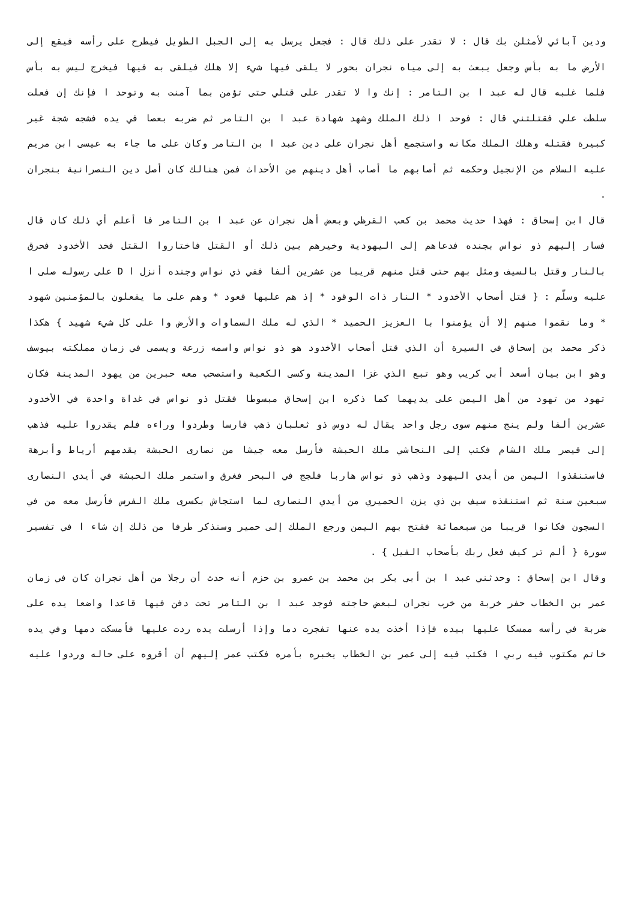ودين آبائي لأمثلن بك قال : لا تقدر على ذلك قال : فجعل يرسل به إلى الجبل الطويل فيطرح على رأسه فيقع إلى الأرض ما به بأس وجعل يبعث به إلى مياه نجران بحور لا يلقى فيها شيء إلا هلك فيلقى به فيها فيخرج ليس به بأس فلما غلبه قال له عبد ا بن التامر : إنك وا لا تقدر على قتلي حتى تؤمن بما آمنت به وتوحد ا فإنك إن فعلت سلطت علي فقتلتني قال : فوحد ا ذلك الملك وشهد شهادة عبد ا بن التامر ثم ضربه بعصا في يده فشجه شجة غير كبيرة فقتله وهلك الملك مكانه واستجمع أهل نجران على دين عبد ا بن التامر وكان على ما جاء به عيسى ابن مريم عليه السلام من الإنجيل وحكمه ثم أصابهم ما أصاب أهل دينهم من الأحداث فمن هنالك كان أصل دين النصرانية بنجران .
قال ابن إسحاق : فهذا حديث محمد بن كعب القرظي وبعض أهل نجران عن عبد ا بن التامر فا أعلم أي ذلك كان قال فسار إليهم ذو نواس بجنده فدعاهم إلى اليهودية وخيرهم بين ذلك أو القتل فاختاروا القتل فخد الأخدود فحرق بالنار وقتل بالسيف ومثل بهم حتى قتل منهم قريبا من عشرين ألفا ففي ذي نواس وجنده أنزل ا D على رسوله صلى ا عليه وسلّم : { قتل أصحاب الأخدود * النار ذات الوقود * إذ هم عليها قعود * وهم على ما يفعلون بالمؤمنين شهود * وما نقموا منهم إلا أن يؤمنوا با العزيز الحميد * الذي له ملك السماوات والأرض وا على كل شيء شهيد } هكذا ذكر محمد بن إسحاق في السيرة أن الذي قتل أصحاب الأخدود هو ذو نواس واسمه زرعة ويسمى في زمان مملكته بيوسف وهو ابن بيان أسعد أبي كريب وهو تبع الذي غزا المدينة وكسى الكعبة واستصحب معه حبرين من يهود المدينة فكان تهود من تهود من أهل اليمن على يديهما كما ذكره ابن إسحاق مبسوطا فقتل ذو نواس في غداة واحدة في الأخدود عشرين ألفا ولم ينج منهم سوى رجل واحد يقال له دوس ذو ثعلبان ذهب فارسا وطردوا وراءه فلم يقدروا عليه فذهب إلى قيصر ملك الشام فكتب إلى النجاشي ملك الحبشة فأرسل معه جيشا من نصارى الحبشة يقدمهم أرياط وأبرهة فاستنقذوا اليمن من أيدي اليهود وذهب ذو نواس هاربا فلجج في البحر فغرق واستمر ملك الحبشة في أيدي النصارى سبعين سنة ثم استنقذه سيف بن ذي يزن الحميري من أيدي النصارى لما استجاش بكسرى ملك الفرس فأرسل معه من في السجون فكانوا قريبا من سبعمائة ففتح بهم اليمن ورجع الملك إلى حمير وسنذكر طرفا من ذلك إن شاء ا في تفسير سورة { ألم تر كيف فعل ربك بأصحاب الفيل } .
وقال ابن إسحاق : وحدثني عبد ا بن أبي بكر بن محمد بن عمرو بن حزم أنه حدث أن رجلا من أهل نجران كان في زمان عمر بن الخطاب حفر خربة من خرب نجران لبعض حاجته فوجد عبد ا بن التامر تحت دفن فيها قاعدا واضعا يده على ضربة في رأسه ممسكا عليها بيده فإذا أخذت يده عنها تفجرت دما وإذا أرسلت يده ردت عليها فأمسكت دمها وفي يده خاتم مكتوب فيه ربي ا فكتب فيه إلى عمر بن الخطاب يخبره بأمره فكتب عمر إليهم أن أقروه على حاله وردوا عليه